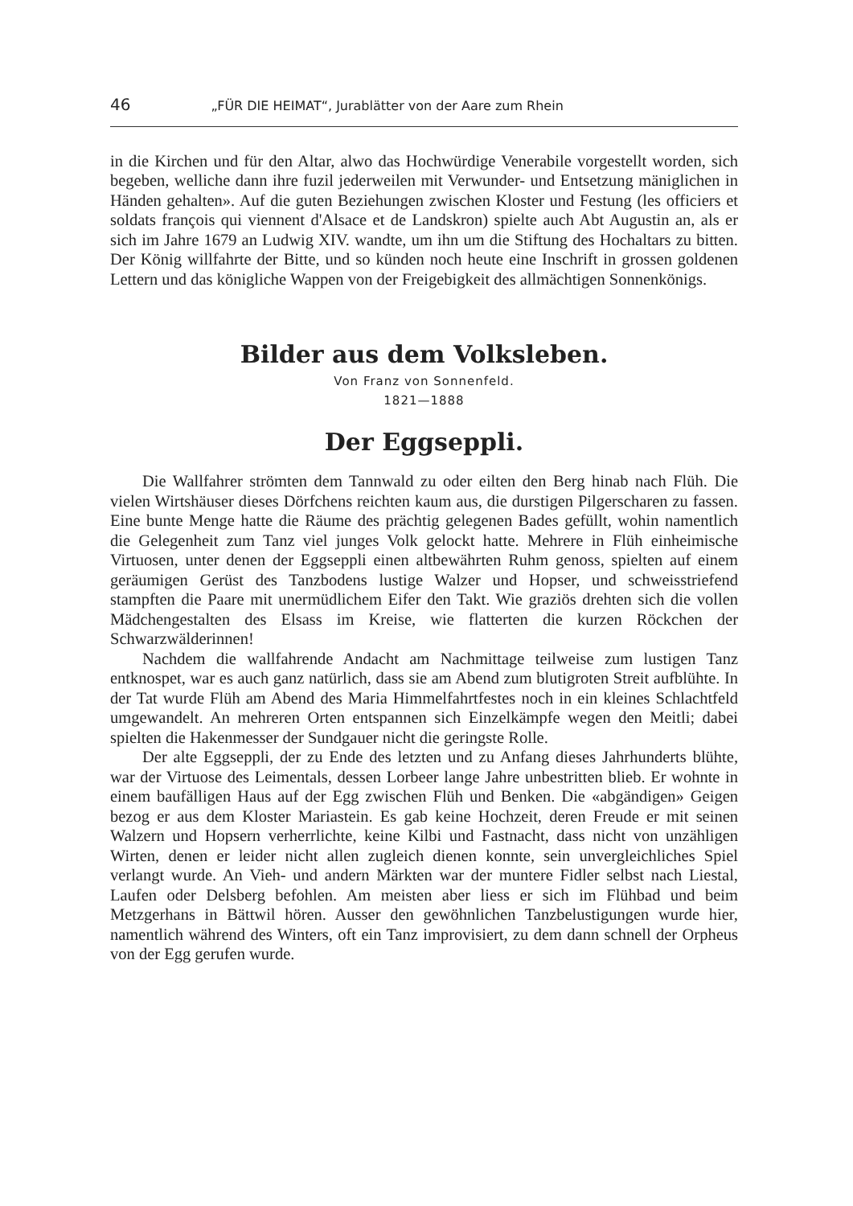46 „FÜR DIE HEIMAT“, Jurablätter von der Aare zum Rhein
in die Kirchen und für den Altar, alwo das Hochwürdige Venerabile vorgestellt worden, sich begeben, welliche dann ihre fuzil jederweilen mit Verwunder- und Entsetzung mäniglichen in Händen gehalten». Auf die guten Beziehungen zwischen Kloster und Festung (les officiers et soldats françois qui viennent d'Alsace et de Landskron) spielte auch Abt Augustin an, als er sich im Jahre 1679 an Ludwig XIV. wandte, um ihn um die Stiftung des Hochaltars zu bitten. Der König willfahrte der Bitte, und so künden noch heute eine Inschrift in grossen goldenen Lettern und das königliche Wappen von der Freigebigkeit des allmächtigen Sonnenkönigs.
Bilder aus dem Volksleben.
Von Franz von Sonnenfeld.
1821—1888
Der Eggseppli.
Die Wallfahrer strömten dem Tannwald zu oder eilten den Berg hinab nach Flüh. Die vielen Wirtshäuser dieses Dörfchens reichten kaum aus, die durstigen Pilgerscharen zu fassen. Eine bunte Menge hatte die Räume des prächtig gelegenen Bades gefüllt, wohin namentlich die Gelegenheit zum Tanz viel junges Volk gelockt hatte. Mehrere in Flüh einheimische Virtuosen, unter denen der Eggseppli einen altbewährten Ruhm genoss, spielten auf einem geräumigen Gerüst des Tanzbodens lustige Walzer und Hopser, und schweisstriefend stampften die Paare mit unermüdlichem Eifer den Takt. Wie graziös drehten sich die vollen Mädchengestalten des Elsass im Kreise, wie flatterten die kurzen Röckchen der Schwarzwälderinnen!
Nachdem die wallfahrende Andacht am Nachmittage teilweise zum lustigen Tanz entknospet, war es auch ganz natürlich, dass sie am Abend zum blutigroten Streit aufblühte. In der Tat wurde Flüh am Abend des Maria Himmelfahrtfestes noch in ein kleines Schlachtfeld umgewandelt. An mehreren Orten entspannen sich Einzelkämpfe wegen den Meitli; dabei spielten die Hakenmesser der Sundgauer nicht die geringste Rolle.
Der alte Eggseppli, der zu Ende des letzten und zu Anfang dieses Jahrhunderts blühte, war der Virtuose des Leimentals, dessen Lorbeer lange Jahre unbestritten blieb. Er wohnte in einem baufälligen Haus auf der Egg zwischen Flüh und Benken. Die «abgändigen» Geigen bezog er aus dem Kloster Mariastein. Es gab keine Hochzeit, deren Freude er mit seinen Walzern und Hopsern verherrlichte, keine Kilbi und Fastnacht, dass nicht von unzähligen Wirten, denen er leider nicht allen zugleich dienen konnte, sein unvergleichliches Spiel verlangt wurde. An Vieh- und andern Märkten war der muntere Fidler selbst nach Liestal, Laufen oder Delsberg befohlen. Am meisten aber liess er sich im Flühbad und beim Metzgerhans in Bättwil hören. Ausser den gewöhnlichen Tanzbelustigungen wurde hier, namentlich während des Winters, oft ein Tanz improvisiert, zu dem dann schnell der Orpheus von der Egg gerufen wurde.